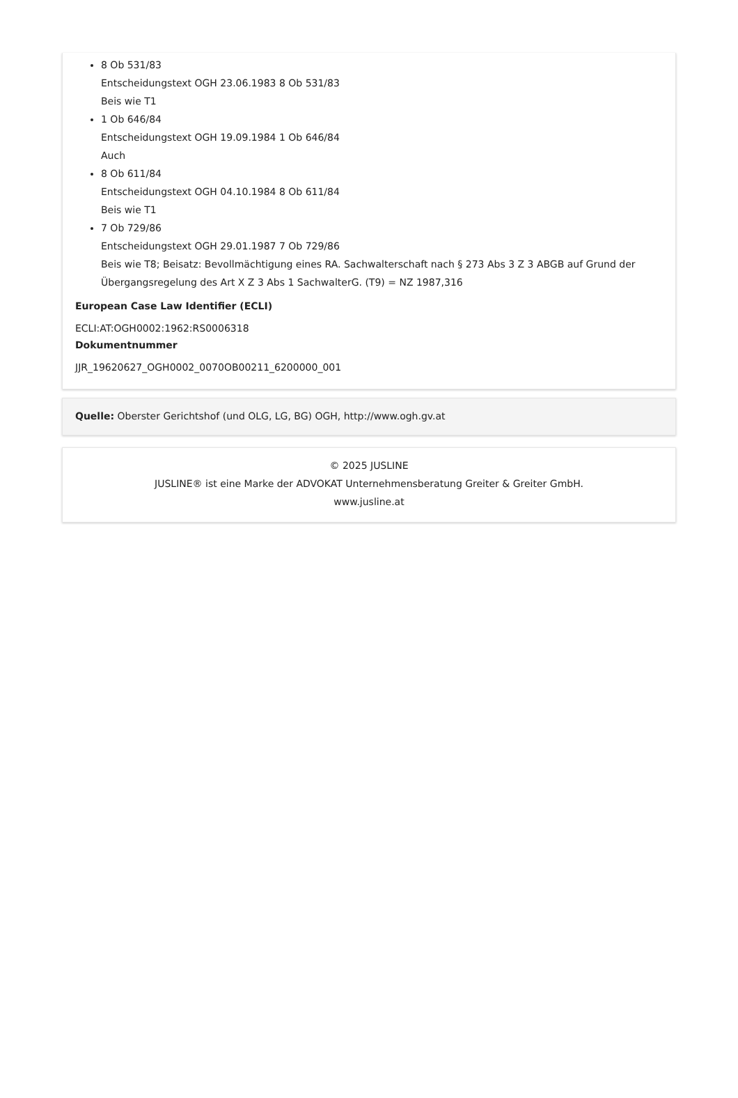8 Ob 531/83
Entscheidungstext OGH 23.06.1983 8 Ob 531/83
Beis wie T1
1 Ob 646/84
Entscheidungstext OGH 19.09.1984 1 Ob 646/84
Auch
8 Ob 611/84
Entscheidungstext OGH 04.10.1984 8 Ob 611/84
Beis wie T1
7 Ob 729/86
Entscheidungstext OGH 29.01.1987 7 Ob 729/86
Beis wie T8; Beisatz: Bevollmächtigung eines RA. Sachwalterschaft nach § 273 Abs 3 Z 3 ABGB auf Grund der Übergangsregelung des Art X Z 3 Abs 1 SachwalterG. (T9) = NZ 1987,316
European Case Law Identifier (ECLI)
ECLI:AT:OGH0002:1962:RS0006318
Dokumentnummer
JJR_19620627_OGH0002_0070OB00211_6200000_001
Quelle: Oberster Gerichtshof (und OLG, LG, BG) OGH, http://www.ogh.gv.at
© 2025 JUSLINE
JUSLINE® ist eine Marke der ADVOKAT Unternehmensberatung Greiter & Greiter GmbH.
www.jusline.at